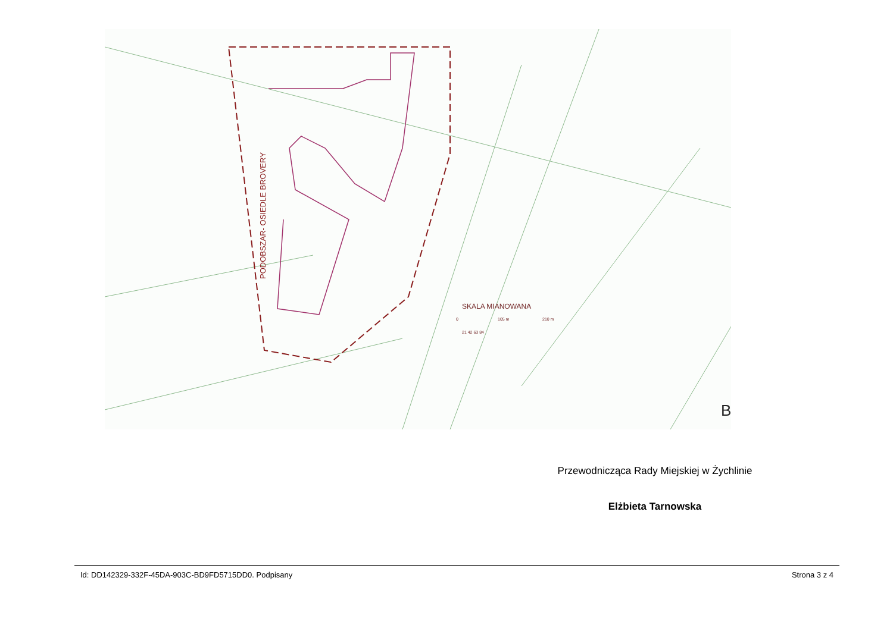PODOBSZAR- OSIEDLE BROVERY
SKALA MIANOWANA
0
105 m
210 m
21 42 63 84
B
Przewodnicząca Rady Miejskiej w Żychlinie
Elżbieta Tarnowska
Id: DD142329-332F-45DA-903C-BD9FD5715DD0. Podpisany Strona 3 z 4